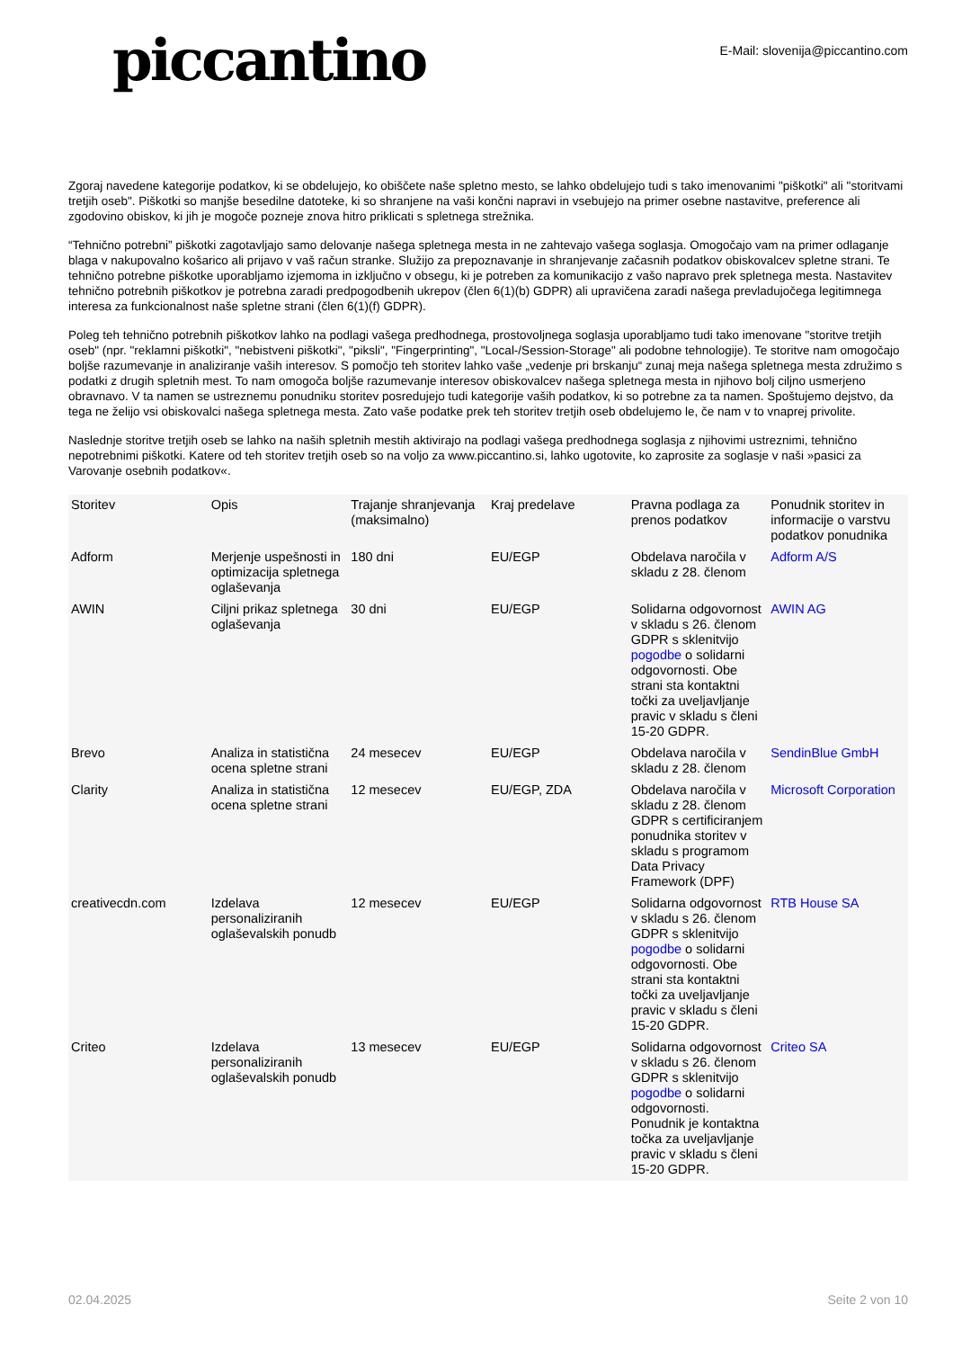piccantino
E-Mail: slovenija@piccantino.com
Zgoraj navedene kategorije podatkov, ki se obdelujejo, ko obiščete naše spletno mesto, se lahko obdelujejo tudi s tako imenovanimi "piškotki" ali "storitvami tretjih oseb". Piškotki so manjše besedilne datoteke, ki so shranjene na vaši končni napravi in vsebujejo na primer osebne nastavitve, preference ali zgodovino obiskov, ki jih je mogoče pozneje znova hitro priklicati s spletnega strežnika.
“Tehnično potrebni” piškotki zagotavljajo samo delovanje našega spletnega mesta in ne zahtevajo vašega soglasja. Omogočajo vam na primer odlaganje blaga v nakupovalno košarico ali prijavo v vaš račun stranke. Služijo za prepoznavanje in shranjevanje začasnih podatkov obiskovalcev spletne strani. Te tehnično potrebne piškotke uporabljamo izjemoma in izključno v obsegu, ki je potreben za komunikacijo z vašo napravo prek spletnega mesta. Nastavitev tehnično potrebnih piškotkov je potrebna zaradi predpogodbenih ukrepov (člen 6(1)(b) GDPR) ali upravičena zaradi našega prevladujočega legitimnega interesa za funkcionalnost naše spletne strani (člen 6(1)(f) GDPR).
Poleg teh tehnično potrebnih piškotkov lahko na podlagi vašega predhodnega, prostovoljnega soglasja uporabljamo tudi tako imenovane "storitve tretjih oseb" (npr. "reklamni piškotki", "nebistveni piškotki", "piksli", "Fingerprinting", "Local-/Session-Storage" ali podobne tehnologije). Te storitve nam omogočajo boljše razumevanje in analiziranje vaših interesov. S pomočjo teh storitev lahko vaše „vedenje pri brskanju“ zunaj meja našega spletnega mesta združimo s podatki z drugih spletnih mest. To nam omogoča boljše razumevanje interesov obiskovalcev našega spletnega mesta in njihovo bolj ciljno usmerjeno obravnavo. V ta namen se ustreznemu ponudniku storitev posredujejo tudi kategorije vaših podatkov, ki so potrebne za ta namen. Spoštujemo dejstvo, da tega ne želijo vsi obiskovalci našega spletnega mesta. Zato vaše podatke prek teh storitev tretjih oseb obdelujemo le, če nam v to vnaprej privolite.
Naslednje storitve tretjih oseb se lahko na naših spletnih mestih aktivirajo na podlagi vašega predhodnega soglasja z njihovimi ustreznimi, tehnično nepotrebnimi piškotki. Katere od teh storitev tretjih oseb so na voljo za www.piccantino.si, lahko ugotovite, ko zaprosite za soglasje v naši »pasici za Varovanje osebnih podatkov«.
| Storitev | Opis | Trajanje shranjevanja (maksimalno) | Kraj predelave | Pravna podlaga za prenos podatkov | Ponudnik storitev in informacije o varstvu podatkov ponudnika |
| --- | --- | --- | --- | --- | --- |
| Adform | Merjenje uspešnosti in optimizacija spletnega oglaševanja | 180 dni | EU/EGP | Obdelava naročila v skladu z 28. členom | Adform A/S |
| AWIN | Ciljni prikaz spletnega oglaševanja | 30 dni | EU/EGP | Solidarna odgovornost v skladu s 26. členom GDPR s sklenitvijo pogodbe o solidarni odgovornosti. Obe strani sta kontaktni točki za uveljavljanje pravic v skladu s členi 15-20 GDPR. | AWIN AG |
| Brevo | Analiza in statistična ocena spletne strani | 24 mesecev | EU/EGP | Obdelava naročila v skladu z 28. členom | SendinBlue GmbH |
| Clarity | Analiza in statistična ocena spletne strani | 12 mesecev | EU/EGP, ZDA | Obdelava naročila v skladu z 28. členom GDPR s certificiranjem ponudnika storitev v skladu s programom Data Privacy Framework (DPF) | Microsoft Corporation |
| creativecdn.com | Izdelava personaliziranih oglaševalskih ponudb | 12 mesecev | EU/EGP | Solidarna odgovornost v skladu s 26. členom GDPR s sklenitvijo pogodbe o solidarni odgovornosti. Obe strani sta kontaktni točki za uveljavljanje pravic v skladu s členi 15-20 GDPR. | RTB House SA |
| Criteo | Izdelava personaliziranih oglaševalskih ponudb | 13 mesecev | EU/EGP | Solidarna odgovornost v skladu s 26. členom GDPR s sklenitvijo pogodbe o solidarni odgovornosti. Ponudnik je kontaktna točka za uveljavljanje pravic v skladu s členi 15-20 GDPR. | Criteo SA |
02.04.2025 Seite 2 von 10